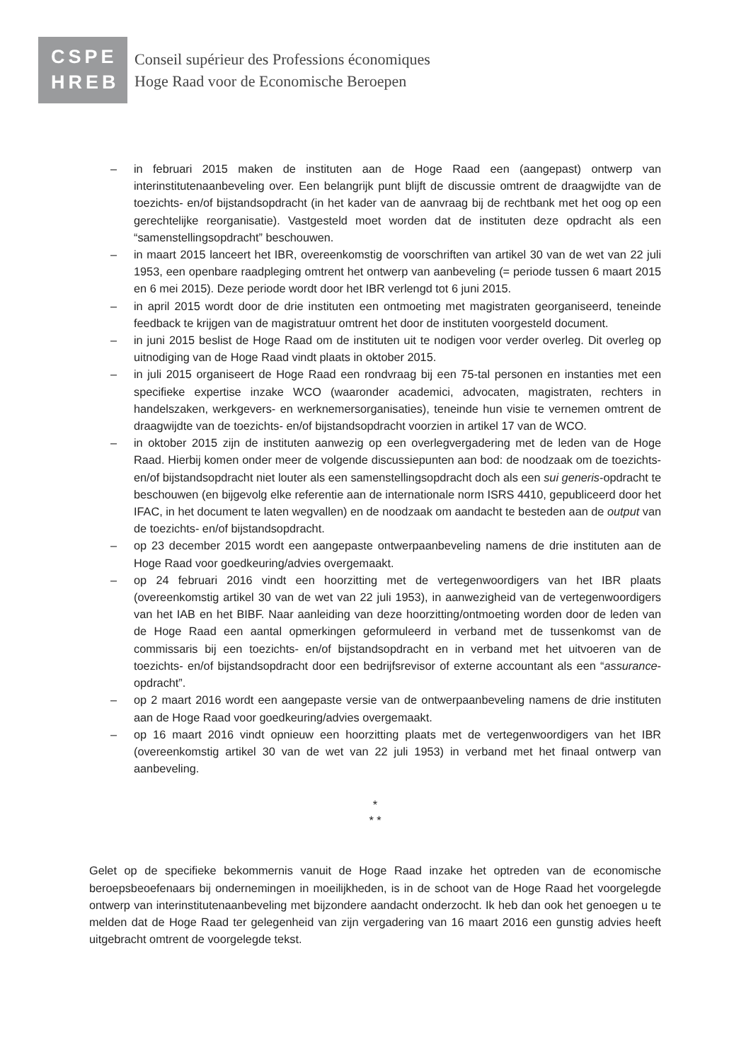CSPE
HREB
Conseil supérieur des Professions économiques
Hoge Raad voor de Economische Beroepen
– in februari 2015 maken de instituten aan de Hoge Raad een (aangepast) ontwerp van interinstitutenaanbeveling over. Een belangrijk punt blijft de discussie omtrent de draagwijdte van de toezichts- en/of bijstandsopdracht (in het kader van de aanvraag bij de rechtbank met het oog op een gerechtelijke reorganisatie). Vastgesteld moet worden dat de instituten deze opdracht als een “samenstellingsopdracht” beschouwen.
– in maart 2015 lanceert het IBR, overeenkomstig de voorschriften van artikel 30 van de wet van 22 juli 1953, een openbare raadpleging omtrent het ontwerp van aanbeveling (= periode tussen 6 maart 2015 en 6 mei 2015). Deze periode wordt door het IBR verlengd tot 6 juni 2015.
– in april 2015 wordt door de drie instituten een ontmoeting met magistraten georganiseerd, teneinde feedback te krijgen van de magistratuur omtrent het door de instituten voorgesteld document.
– in juni 2015 beslist de Hoge Raad om de instituten uit te nodigen voor verder overleg. Dit overleg op uitnodiging van de Hoge Raad vindt plaats in oktober 2015.
– in juli 2015 organiseert de Hoge Raad een rondvraag bij een 75-tal personen en instanties met een specifieke expertise inzake WCO (waaronder academici, advocaten, magistraten, rechters in handelszaken, werkgevers- en werknemersorganisaties), teneinde hun visie te vernemen omtrent de draagwijdte van de toezichts- en/of bijstandsopdracht voorzien in artikel 17 van de WCO.
– in oktober 2015 zijn de instituten aanwezig op een overlegvergadering met de leden van de Hoge Raad. Hierbij komen onder meer de volgende discussiepunten aan bod: de noodzaak om de toezichts- en/of bijstandsopdracht niet louter als een samenstellingsopdracht doch als een sui generis-opdracht te beschouwen (en bijgevolg elke referentie aan de internationale norm ISRS 4410, gepubliceerd door het IFAC, in het document te laten wegvallen) en de noodzaak om aandacht te besteden aan de output van de toezichts- en/of bijstandsopdracht.
– op 23 december 2015 wordt een aangepaste ontwerpaanbeveling namens de drie instituten aan de Hoge Raad voor goedkeuring/advies overgemaakt.
– op 24 februari 2016 vindt een hoorzitting met de vertegenwoordigers van het IBR plaats (overeenkomstig artikel 30 van de wet van 22 juli 1953), in aanwezigheid van de vertegenwoordigers van het IAB en het BIBF. Naar aanleiding van deze hoorzitting/ontmoeting worden door de leden van de Hoge Raad een aantal opmerkingen geformuleerd in verband met de tussenkomst van de commissaris bij een toezichts- en/of bijstandsopdracht en in verband met het uitvoeren van de toezichts- en/of bijstandsopdracht door een bedrijfsrevisor of externe accountant als een “assurance-opdracht”.
– op 2 maart 2016 wordt een aangepaste versie van de ontwerpaanbeveling namens de drie instituten aan de Hoge Raad voor goedkeuring/advies overgemaakt.
– op 16 maart 2016 vindt opnieuw een hoorzitting plaats met de vertegenwoordigers van het IBR (overeenkomstig artikel 30 van de wet van 22 juli 1953) in verband met het finaal ontwerp van aanbeveling.
*
* *
Gelet op de specifieke bekommernis vanuit de Hoge Raad inzake het optreden van de economische beroepsbeoefenaars bij ondernemingen in moeilijkheden, is in de schoot van de Hoge Raad het voorgelegde ontwerp van interinstitutenaanbeveling met bijzondere aandacht onderzocht. Ik heb dan ook het genoegen u te melden dat de Hoge Raad ter gelegenheid van zijn vergadering van 16 maart 2016 een gunstig advies heeft uitgebracht omtrent de voorgelegde tekst.